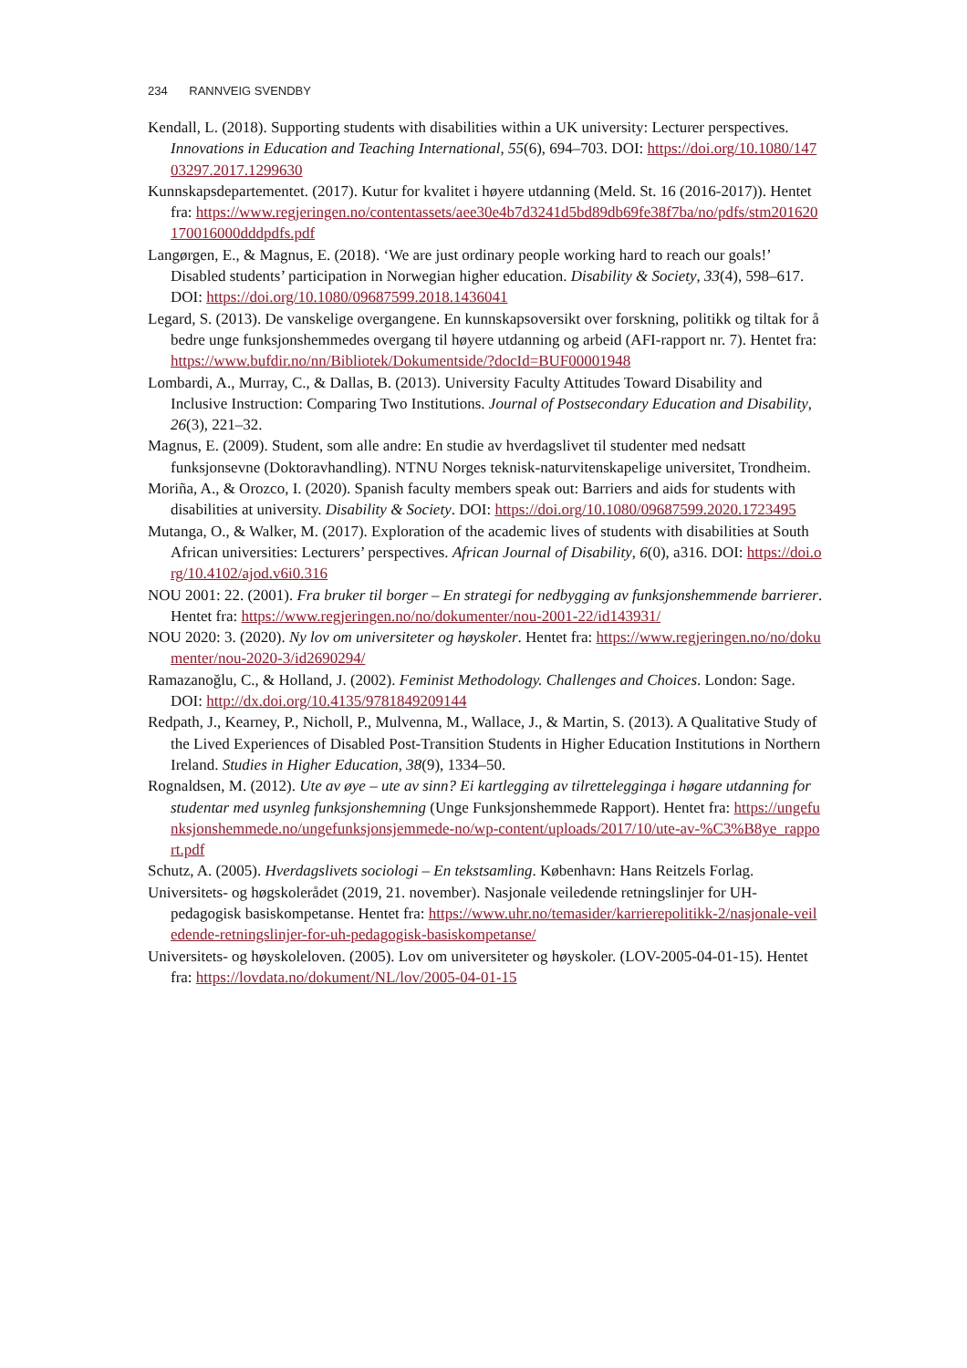234 RANNVEIG SVENDBY
Kendall, L. (2018). Supporting students with disabilities within a UK university: Lecturer perspectives. Innovations in Education and Teaching International, 55(6), 694–703. DOI: https://doi.org/10.1080/14703297.2017.1299630
Kunnskapsdepartementet. (2017). Kutur for kvalitet i høyere utdanning (Meld. St. 16 (2016-2017)). Hentet fra: https://www.regjeringen.no/contentassets/aee30e4b7d3241d5bd89db69fe38f7ba/no/pdfs/stm201620170016000dddpdfs.pdf
Langørgen, E., & Magnus, E. (2018). ‘We are just ordinary people working hard to reach our goals!’ Disabled students’ participation in Norwegian higher education. Disability & Society, 33(4), 598–617. DOI: https://doi.org/10.1080/09687599.2018.1436041
Legard, S. (2013). De vanskelige overgangene. En kunnskapsoversikt over forskning, politikk og tiltak for å bedre unge funksjonshemmedes overgang til høyere utdanning og arbeid (AFI-rapport nr. 7). Hentet fra: https://www.bufdir.no/nn/Bibliotek/Dokumentside/?docId=BUF00001948
Lombardi, A., Murray, C., & Dallas, B. (2013). University Faculty Attitudes Toward Disability and Inclusive Instruction: Comparing Two Institutions. Journal of Postsecondary Education and Disability, 26(3), 221–32.
Magnus, E. (2009). Student, som alle andre: En studie av hverdagslivet til studenter med nedsatt funksjonsevne (Doktoravhandling). NTNU Norges teknisk-naturvitenskapelige universitet, Trondheim.
Moriña, A., & Orozco, I. (2020). Spanish faculty members speak out: Barriers and aids for students with disabilities at university. Disability & Society. DOI: https://doi.org/10.1080/09687599.2020.1723495
Mutanga, O., & Walker, M. (2017). Exploration of the academic lives of students with disabilities at South African universities: Lecturers’ perspectives. African Journal of Disability, 6(0), a316. DOI: https://doi.org/10.4102/ajod.v6i0.316
NOU 2001: 22. (2001). Fra bruker til borger – En strategi for nedbygging av funksjonshemmende barrierer. Hentet fra: https://www.regjeringen.no/no/dokumenter/nou-2001-22/id143931/
NOU 2020: 3. (2020). Ny lov om universiteter og høyskoler. Hentet fra: https://www.regjeringen.no/no/dokumenter/nou-2020-3/id2690294/
Ramazanoğlu, C., & Holland, J. (2002). Feminist Methodology. Challenges and Choices. London: Sage. DOI: http://dx.doi.org/10.4135/9781849209144
Redpath, J., Kearney, P., Nicholl, P., Mulvenna, M., Wallace, J., & Martin, S. (2013). A Qualitative Study of the Lived Experiences of Disabled Post-Transition Students in Higher Education Institutions in Northern Ireland. Studies in Higher Education, 38(9), 1334–50.
Rognaldsen, M. (2012). Ute av øye – ute av sinn? Ei kartlegging av tilrettelegginga i høgare utdanning for studentar med usynleg funksjonshemning (Unge Funksjonshemmede Rapport). Hentet fra: https://ungefunksjonshemmede.no/ungefunksjonsjemmede-no/wp-content/uploads/2017/10/ute-av-%C3%B8ye_rapport.pdf
Schutz, A. (2005). Hverdagslivets sociologi – En tekstsamling. København: Hans Reitzels Forlag.
Universitets- og høgskolerådet (2019, 21. november). Nasjonale veiledende retningslinjer for UH-pedagogisk basiskompetanse. Hentet fra: https://www.uhr.no/temasider/karrierepolitikk-2/nasjonale-veiledende-retningslinjer-for-uh-pedagogisk-basiskompetanse/
Universitets- og høyskoleloven. (2005). Lov om universiteter og høyskoler. (LOV-2005-04-01-15). Hentet fra: https://lovdata.no/dokument/NL/lov/2005-04-01-15